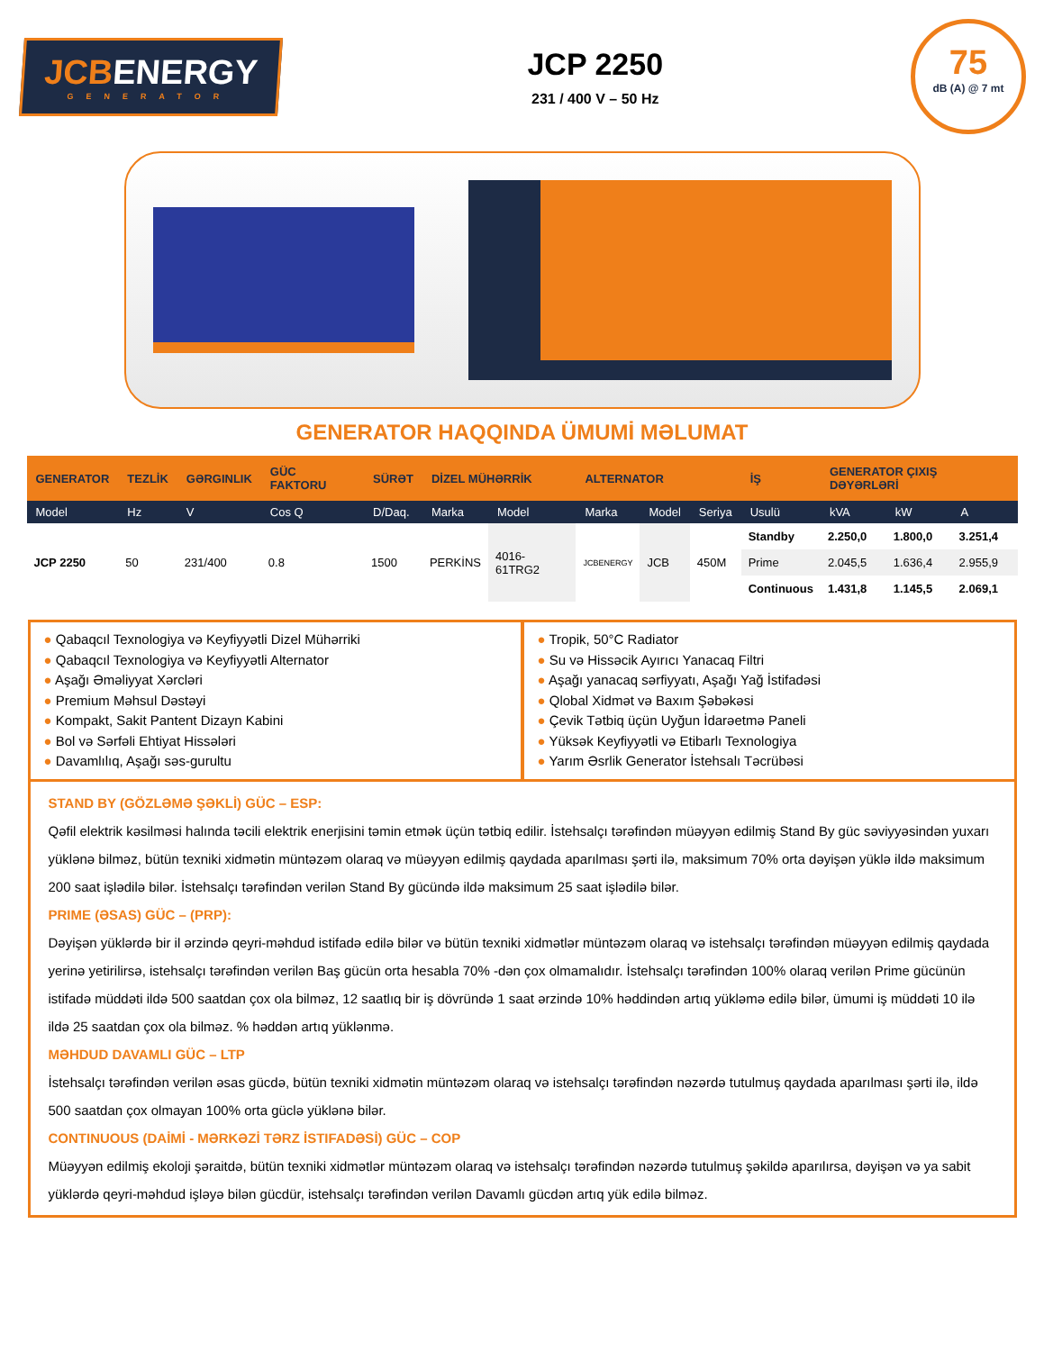JCBENERGY
GENERATOR
JCP 2250
231 / 400 V – 50 Hz
75
dB (A) @ 7 mt
GENERATOR HAQQINDA ÜMUMİ MƏLUMAT
| GENERATOR | TEZLİK | GƏRGINLIK | GÜC FAKTORU | SÜRƏT | DİZEL MÜHƏRRİK | | ALTERNATOR | | | İŞ | GENERATOR ÇIXIŞ DƏYƏRLƏRİ | | |
| --- | --- | --- | --- | --- | --- | --- | --- | --- | --- | --- | --- | --- | --- |
| Model | Hz | V | Cos Q | D/Daq. | Marka | Model | Marka | Model | Seriya | Usulü | kVA | kW | A |
| JCP 2250 | 50 | 231/400 | 0.8 | 1500 | PERKİNS | 4016-61TRG2 | JCBENERGY | JCB | 450M | Standby | 2.250,0 | 1.800,0 | 3.251,4 |
| | | | | | | | | | | Prime | 2.045,5 | 1.636,4 | 2.955,9 |
| | | | | | | | | | | Continuous | 1.431,8 | 1.145,5 | 2.069,1 |
● Qabaqcıl Texnologiya və Keyfiyyətli Dizel Mühərriki
● Qabaqcıl Texnologiya və Keyfiyyətli Alternator
● Aşağı Əməliyyat Xərcləri
● Premium Məhsul Dəstəyi
● Kompakt, Sakit Pantent Dizayn Kabini
● Bol və Sərfəli Ehtiyat Hissələri
● Davamlılıq, Aşağı səs-gurultu
● Tropik, 50°C Radiator
● Su və Hissəcik Ayırıcı Yanacaq Filtri
● Aşağı yanacaq sərfiyyatı, Aşağı Yağ İstifadəsi
● Qlobal Xidmət və Baxım Şəbəkəsi
● Çevik Tətbiq üçün Uyğun İdarəetmə Paneli
● Yüksək Keyfiyyətli və Etibarlı Texnologiya
● Yarım Əsrlik Generator İstehsalı Təcrübəsi
STAND BY (GÖZLƏMƏ ŞƏKLİ) GÜC – ESP:
Qəfil elektrik kəsilməsi halında təcili elektrik enerjisini təmin etmək üçün tətbiq edilir. İstehsalçı tərəfindən müəyyən edilmiş Stand By güc səviyyəsindən yuxarı yüklənə bilməz, bütün texniki xidmətin müntəzəm olaraq və müəyyən edilmiş qaydada aparılması şərti ilə, maksimum 70% orta dəyişən yüklə ildə maksimum 200 saat işlədilə bilər. İstehsalçı tərəfindən verilən Stand By gücündə ildə maksimum 25 saat işlədilə bilər.
PRIME (ƏSAS) GÜC – (PRP):
Dəyişən yüklərdə bir il ərzində qeyri-məhdud istifadə edilə bilər və bütün texniki xidmətlər müntəzəm olaraq və istehsalçı tərəfindən müəyyən edilmiş qaydada yerinə yetirilirsə, istehsalçı tərəfindən verilən Baş gücün orta hesabla 70% -dən çox olmamalıdır. İstehsalçı tərəfindən 100% olaraq verilən Prime gücünün istifadə müddəti ildə 500 saatdan çox ola bilməz, 12 saatlıq bir iş dövründə 1 saat ərzində 10% həddindən artıq yükləmə edilə bilər, ümumi iş müddəti 10 ilə ildə 25 saatdan çox ola bilməz. % həddən artıq yüklənmə.
MƏHDUD DAVAMLI GÜC – LTP
İstehsalçı tərəfindən verilən əsas gücdə, bütün texniki xidmətin müntəzəm olaraq və istehsalçı tərəfindən nəzərdə tutulmuş qaydada aparılması şərti ilə, ildə 500 saatdan çox olmayan 100% orta güclə yüklənə bilər.
CONTINUOUS (DAİMİ - MƏRKƏZİ TƏRZ İSTIFADƏSİ) GÜC – COP
Müəyyən edilmiş ekoloji şəraitdə, bütün texniki xidmətlər müntəzəm olaraq və istehsalçı tərəfindən nəzərdə tutulmuş şəkildə aparılırsa, dəyişən və ya sabit yüklərdə qeyri-məhdud işləyə bilən gücdür, istehsalçı tərəfindən verilən Davamlı gücdən artıq yük edilə bilməz.